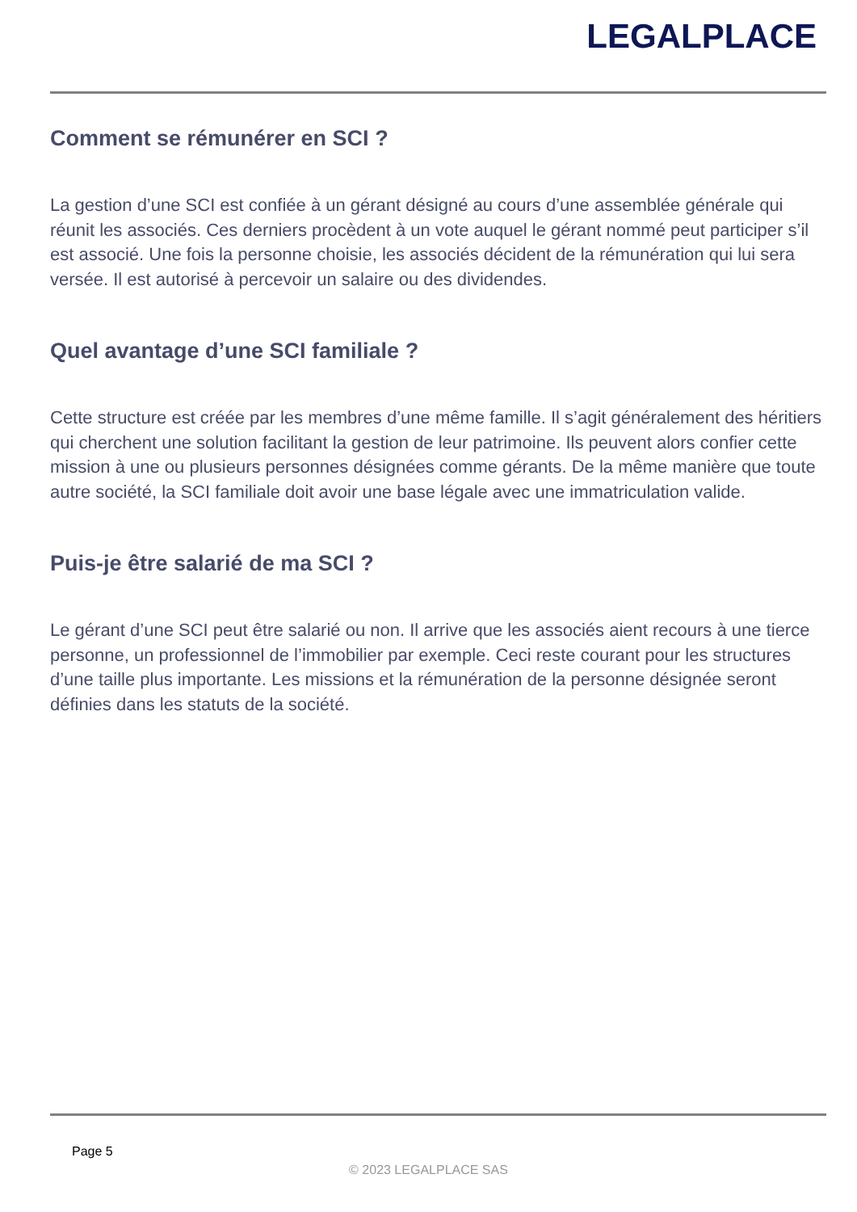LEGALPLACE
Comment se rémunérer en SCI ?
La gestion d’une SCI est confiée à un gérant désigné au cours d’une assemblée générale qui réunit les associés. Ces derniers procèdent à un vote auquel le gérant nommé peut participer s’il est associé. Une fois la personne choisie, les associés décident de la rémunération qui lui sera versée. Il est autorisé à percevoir un salaire ou des dividendes.
Quel avantage d’une SCI familiale ?
Cette structure est créée par les membres d’une même famille. Il s’agit généralement des héritiers qui cherchent une solution facilitant la gestion de leur patrimoine. Ils peuvent alors confier cette mission à une ou plusieurs personnes désignées comme gérants. De la même manière que toute autre société, la SCI familiale doit avoir une base légale avec une immatriculation valide.
Puis-je être salarié de ma SCI ?
Le gérant d’une SCI peut être salarié ou non. Il arrive que les associés aient recours à une tierce personne, un professionnel de l’immobilier par exemple. Ceci reste courant pour les structures d’une taille plus importante. Les missions et la rémunération de la personne désignée seront définies dans les statuts de la société.
Page 5
© 2023 LEGALPLACE SAS